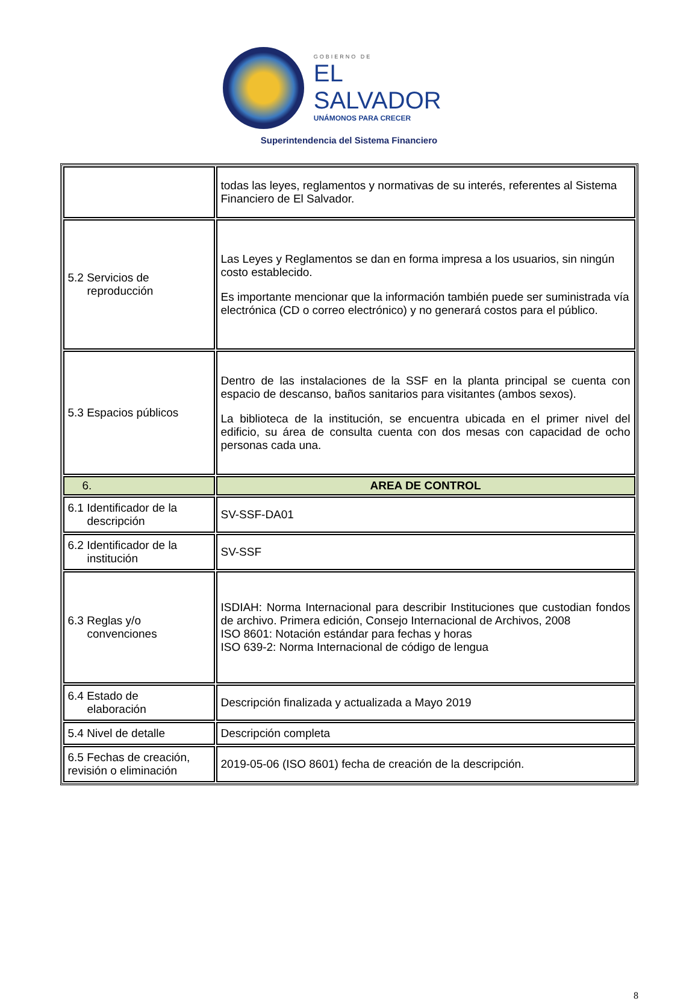GOBIERNO DE
EL SALVADOR
UNÁMONOS PARA CRECER
Superintendencia del Sistema Financiero
| | todas las leyes, reglamentos y normativas de su interés, referentes al Sistema Financiero de El Salvador. |
| 5.2 Servicios de reproducción | Las Leyes y Reglamentos se dan en forma impresa a los usuarios, sin ningún costo establecido. Es importante mencionar que la información también puede ser suministrada vía electrónica (CD o correo electrónico) y no generará costos para el público. |
| 5.3 Espacios públicos | Dentro de las instalaciones de la SSF en la planta principal se cuenta con espacio de descanso, baños sanitarios para visitantes (ambos sexos). La biblioteca de la institución, se encuentra ubicada en el primer nivel del edificio, su área de consulta cuenta con dos mesas con capacidad de ocho personas cada una. |
| 6. | AREA DE CONTROL |
| 6.1 Identificador de la descripción | SV-SSF-DA01 |
| 6.2 Identificador de la institución | SV-SSF |
| 6.3 Reglas y/o convenciones | ISDIAH: Norma Internacional para describir Instituciones que custodian fondos de archivo. Primera edición, Consejo Internacional de Archivos, 2008 ISO 8601: Notación estándar para fechas y horas ISO 639-2: Norma Internacional de código de lengua |
| 6.4 Estado de elaboración | Descripción finalizada y actualizada a Mayo 2019 |
| 5.4 Nivel de detalle | Descripción completa |
| 6.5 Fechas de creación, revisión o eliminación | 2019-05-06 (ISO 8601) fecha de creación de la descripción. |
8